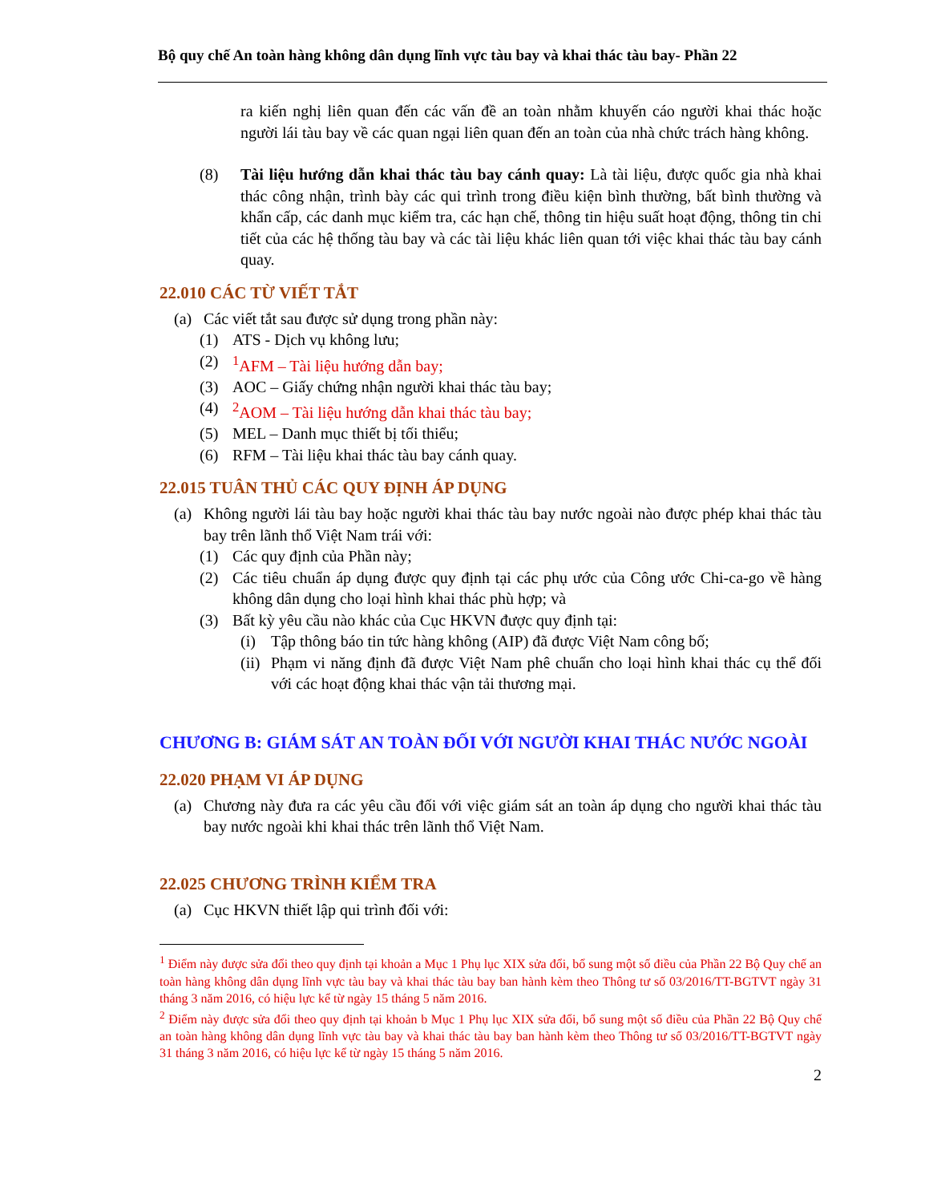Bộ quy chế An toàn hàng không dân dụng lĩnh vực tàu bay và khai thác tàu bay- Phần 22
ra kiến nghị liên quan đến các vấn đề an toàn nhằm khuyến cáo người khai thác hoặc người lái tàu bay về các quan ngại liên quan đến an toàn của nhà chức trách hàng không.
(8) Tài liệu hướng dẫn khai thác tàu bay cánh quay: Là tài liệu, được quốc gia nhà khai thác công nhận, trình bày các qui trình trong điều kiện bình thường, bất bình thường và khẩn cấp, các danh mục kiểm tra, các hạn chế, thông tin hiệu suất hoạt động, thông tin chi tiết của các hệ thống tàu bay và các tài liệu khác liên quan tới việc khai thác tàu bay cánh quay.
22.010 CÁC TỪ VIẾT TẮT
(a) Các viết tắt sau được sử dụng trong phần này:
(1) ATS - Dịch vụ không lưu;
(2) <sup>1</sup>AFM – Tài liệu hướng dẫn bay;
(3) AOC – Giấy chứng nhận người khai thác tàu bay;
(4) <sup>2</sup>AOM – Tài liệu hướng dẫn khai thác tàu bay;
(5) MEL – Danh mục thiết bị tối thiểu;
(6) RFM – Tài liệu khai thác tàu bay cánh quay.
22.015 TUÂN THỦ CÁC QUY ĐỊNH ÁP DỤNG
(a) Không người lái tàu bay hoặc người khai thác tàu bay nước ngoài nào được phép khai thác tàu bay trên lãnh thổ Việt Nam trái với:
(1) Các quy định của Phần này;
(2) Các tiêu chuẩn áp dụng được quy định tại các phụ ước của Công ước Chi-ca-go về hàng không dân dụng cho loại hình khai thác phù hợp; và
(3) Bất kỳ yêu cầu nào khác của Cục HKVN được quy định tại:
(i) Tập thông báo tin tức hàng không (AIP) đã được Việt Nam công bố;
(ii) Phạm vi năng định đã được Việt Nam phê chuẩn cho loại hình khai thác cụ thể đối với các hoạt động khai thác vận tải thương mại.
CHƯƠNG B: GIÁM SÁT AN TOÀN ĐỐI VỚI NGƯỜI KHAI THÁC NƯỚC NGOÀI
22.020 PHẠM VI ÁP DỤNG
(a) Chương này đưa ra các yêu cầu đối với việc giám sát an toàn áp dụng cho người khai thác tàu bay nước ngoài khi khai thác trên lãnh thổ Việt Nam.
22.025 CHƯƠNG TRÌNH KIỂM TRA
(a) Cục HKVN thiết lập qui trình đối với:
<sup>1</sup> Điểm này được sửa đổi theo quy định tại khoản a Mục 1 Phụ lục XIX sửa đổi, bổ sung một số điều của Phần 22 Bộ Quy chế an toàn hàng không dân dụng lĩnh vực tàu bay và khai thác tàu bay ban hành kèm theo Thông tư số 03/2016/TT-BGTVT ngày 31 tháng 3 năm 2016, có hiệu lực kể từ ngày 15 tháng 5 năm 2016.
<sup>2</sup> Điểm này được sửa đổi theo quy định tại khoản b Mục 1 Phụ lục XIX sửa đổi, bổ sung một số điều của Phần 22 Bộ Quy chế an toàn hàng không dân dụng lĩnh vực tàu bay và khai thác tàu bay ban hành kèm theo Thông tư số 03/2016/TT-BGTVT ngày 31 tháng 3 năm 2016, có hiệu lực kể từ ngày 15 tháng 5 năm 2016.
2